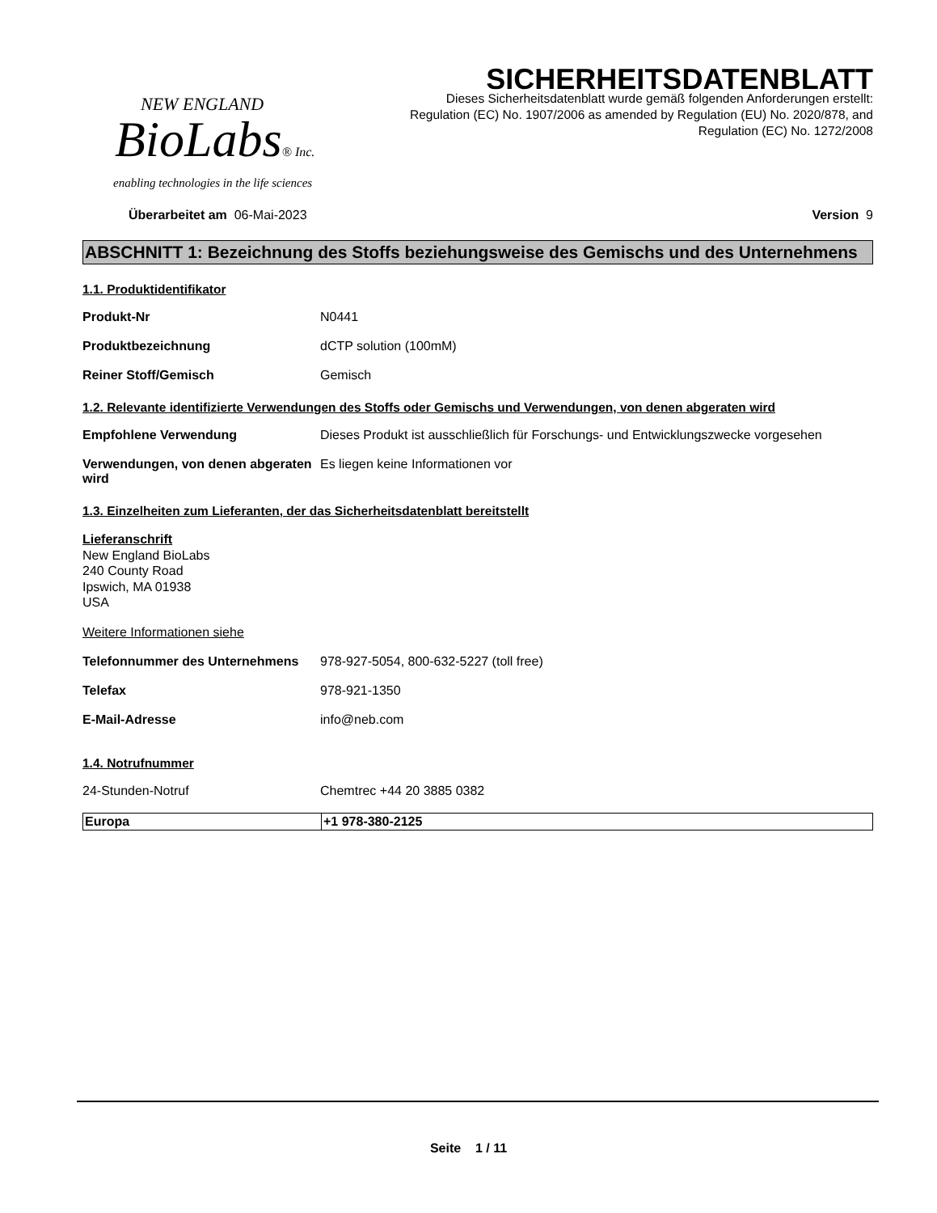NEW ENGLAND
BioLabs® Inc.
enabling technologies in the life sciences
SICHERHEITSDATENBLATT
Dieses Sicherheitsdatenblatt wurde gemäß folgenden Anforderungen erstellt:
Regulation (EC) No. 1907/2006 as amended by Regulation (EU) No. 2020/878, and
Regulation (EC) No. 1272/2008
Überarbeitet am 06-Mai-2023 Version 9
ABSCHNITT 1: Bezeichnung des Stoffs beziehungsweise des Gemischs und des Unternehmens
1.1. Produktidentifikator
Produkt-Nr N0441
Produktbezeichnung dCTP solution (100mM)
Reiner Stoff/Gemisch Gemisch
1.2. Relevante identifizierte Verwendungen des Stoffs oder Gemischs und Verwendungen, von denen abgeraten wird
Empfohlene Verwendung Dieses Produkt ist ausschließlich für Forschungs- und Entwicklungszwecke vorgesehen
Verwendungen, von denen abgeraten wird
Es liegen keine Informationen vor
1.3. Einzelheiten zum Lieferanten, der das Sicherheitsdatenblatt bereitstellt
Lieferanschrift
New England BioLabs
240 County Road
Ipswich, MA 01938
USA
Weitere Informationen siehe
Telefonnummer des Unternehmens 978-927-5054, 800-632-5227 (toll free)
Telefax 978-921-1350
E-Mail-Adresse info@neb.com
1.4. Notrufnummer
24-Stunden-Notruf Chemtrec +44 20 3885 0382
| Europa | +1 978-380-2125 |
Seite 1 / 11